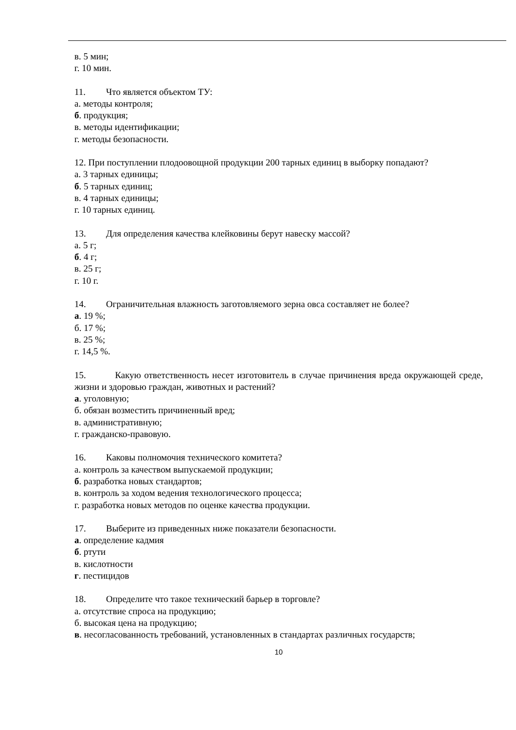в. 5 мин;
г. 10 мин.
11. Что является объектом ТУ:
а. методы контроля;
б. продукция;
в. методы идентификации;
г. методы безопасности.
12. При поступлении плодоовощной продукции 200 тарных единиц в выборку попадают?
а. 3 тарных единицы;
б. 5 тарных единиц;
в. 4 тарных единицы;
г. 10 тарных единиц.
13. Для определения качества клейковины берут навеску массой?
а. 5 г;
б. 4 г;
в. 25 г;
г. 10 г.
14. Ограничительная влажность заготовляемого зерна овса составляет не более?
а. 19 %;
б. 17 %;
в. 25 %;
г. 14,5 %.
15. Какую ответственность несет изготовитель в случае причинения вреда окружающей среде, жизни и здоровью граждан, животных и растений?
а. уголовную;
б. обязан возместить причиненный вред;
в. административную;
г. гражданско-правовую.
16. Каковы полномочия технического комитета?
а. контроль за качеством выпускаемой продукции;
б. разработка новых стандартов;
в. контроль за ходом ведения технологического процесса;
г. разработка новых методов по оценке качества продукции.
17. Выберите из приведенных ниже показатели безопасности.
а. определение кадмия
б. ртути
в. кислотности
г. пестицидов
18. Определите что такое технический барьер в торговле?
а. отсутствие спроса на продукцию;
б. высокая цена на продукцию;
в. несогласованность требований, установленных в стандартах различных государств;
10